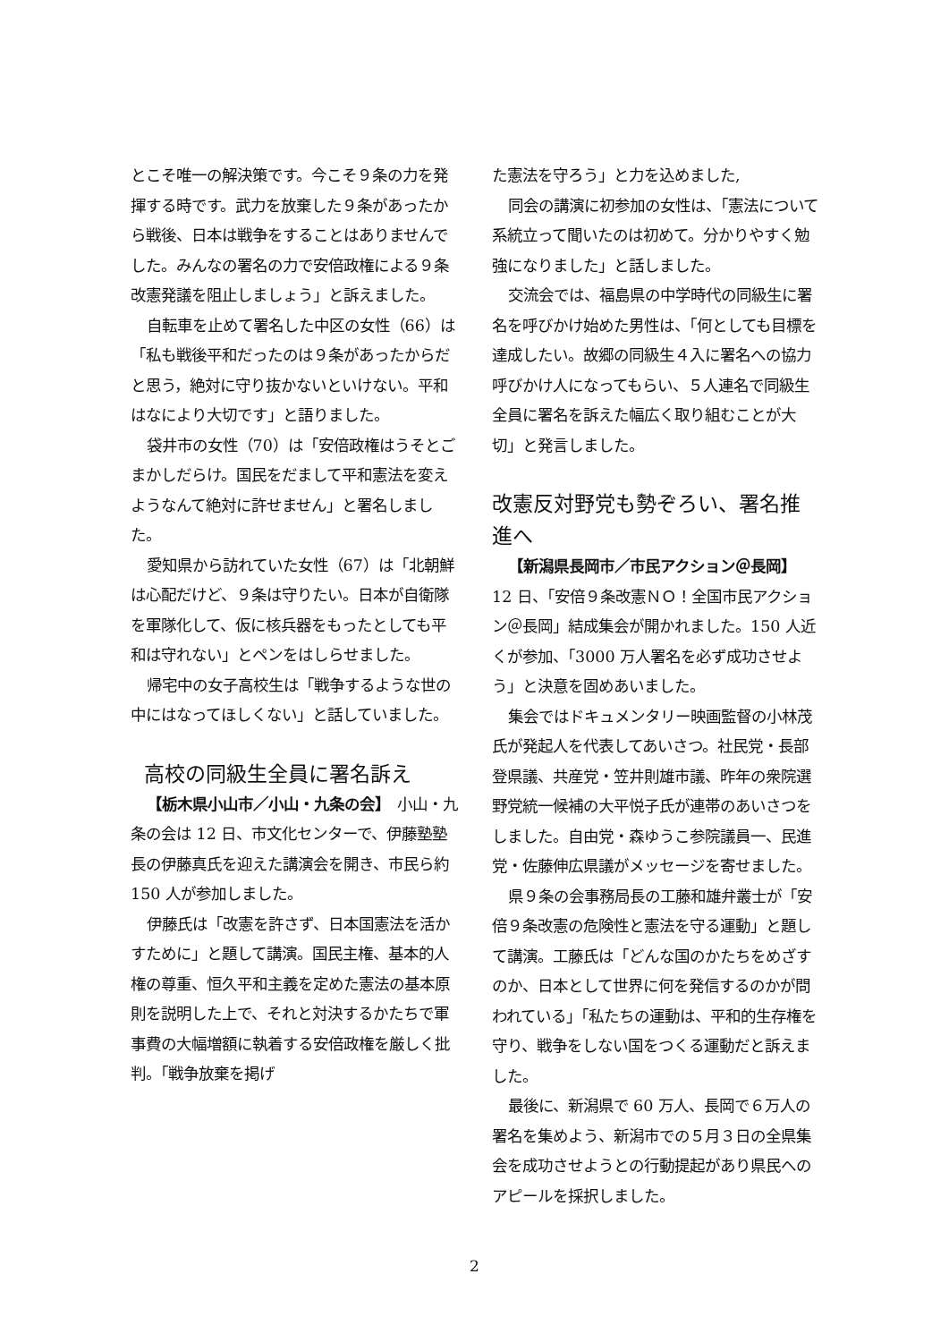とこそ唯一の解決策です。今こそ９条の力を発揮する時です。武力を放棄した９条があったから戦後、日本は戦争をすることはありませんでした。みんなの署名の力で安倍政権による９条改憲発議を阻止しましょう」と訴えました。
自転車を止めて署名した中区の女性（66）は「私も戦後平和だったのは９条があったからだと思う，絶対に守り抜かないといけない。平和はなにより大切です」と語りました。
袋井市の女性（70）は「安倍政権はうそとごまかしだらけ。国民をだまして平和憲法を変えようなんて絶対に許せません」と署名しました。
愛知県から訪れていた女性（67）は「北朝鮮は心配だけど、９条は守りたい。日本が自衛隊を軍隊化して、仮に核兵器をもったとしても平和は守れない」とペンをはしらせました。
帰宅中の女子高校生は「戦争するような世の中にはなってほしくない」と話していました。
高校の同級生全員に署名訴え
【栃木県小山市／小山・九条の会】　小山・九条の会は 12 日、市文化センターで、伊藤塾塾長の伊藤真氏を迎えた講演会を開き、市民ら約 150 人が参加しました。
伊藤氏は「改憲を許さず、日本国憲法を活かすために」と題して講演。国民主権、基本的人権の尊重、恒久平和主義を定めた憲法の基本原則を説明した上で、それと対決するかたちで軍事費の大幅増額に執着する安倍政権を厳しく批判。「戦争放棄を掲げ
た憲法を守ろう」と力を込めました,
同会の講演に初参加の女性は、「憲法について系統立って聞いたのは初めて。分かりやすく勉強になりました」と話しました。
交流会では、福島県の中学時代の同級生に署名を呼びかけ始めた男性は、「何としても目標を達成したい。故郷の同級生４入に署名への協力呼びかけ人になってもらい、５人連名で同級生全員に署名を訴えた幅広く取り組むことが大切」と発言しました。
改憲反対野党も勢ぞろい、署名推進へ
【新潟県長岡市／市民アクション＠長岡】　12 日、「安倍９条改憲ＮＯ！全国市民アクション＠長岡」結成集会が開かれました。150 人近くが参加、「3000 万人署名を必ず成功させよう」と決意を固めあいました。
集会ではドキュメンタリー映画監督の小林茂氏が発起人を代表してあいさつ。社民党・長部登県議、共産党・笠井則雄市議、昨年の衆院選野党統一候補の大平悦子氏が連帯のあいさつをしました。自由党・森ゆうこ参院議員一、民進党・佐藤伸広県議がメッセージを寄せました。
県９条の会事務局長の工藤和雄弁叢士が「安倍９条改憲の危険性と憲法を守る運動」と題して講演。工藤氏は「どんな国のかたちをめざすのか、日本として世界に何を発信するのかが問われている」「私たちの運動は、平和的生存権を守り、戦争をしない国をつくる運動だと訴えました。
最後に、新潟県で 60 万人、長岡で６万人の署名を集めよう、新潟市での５月３日の全県集会を成功させようとの行動提起があり県民へのアピールを採択しました。
2